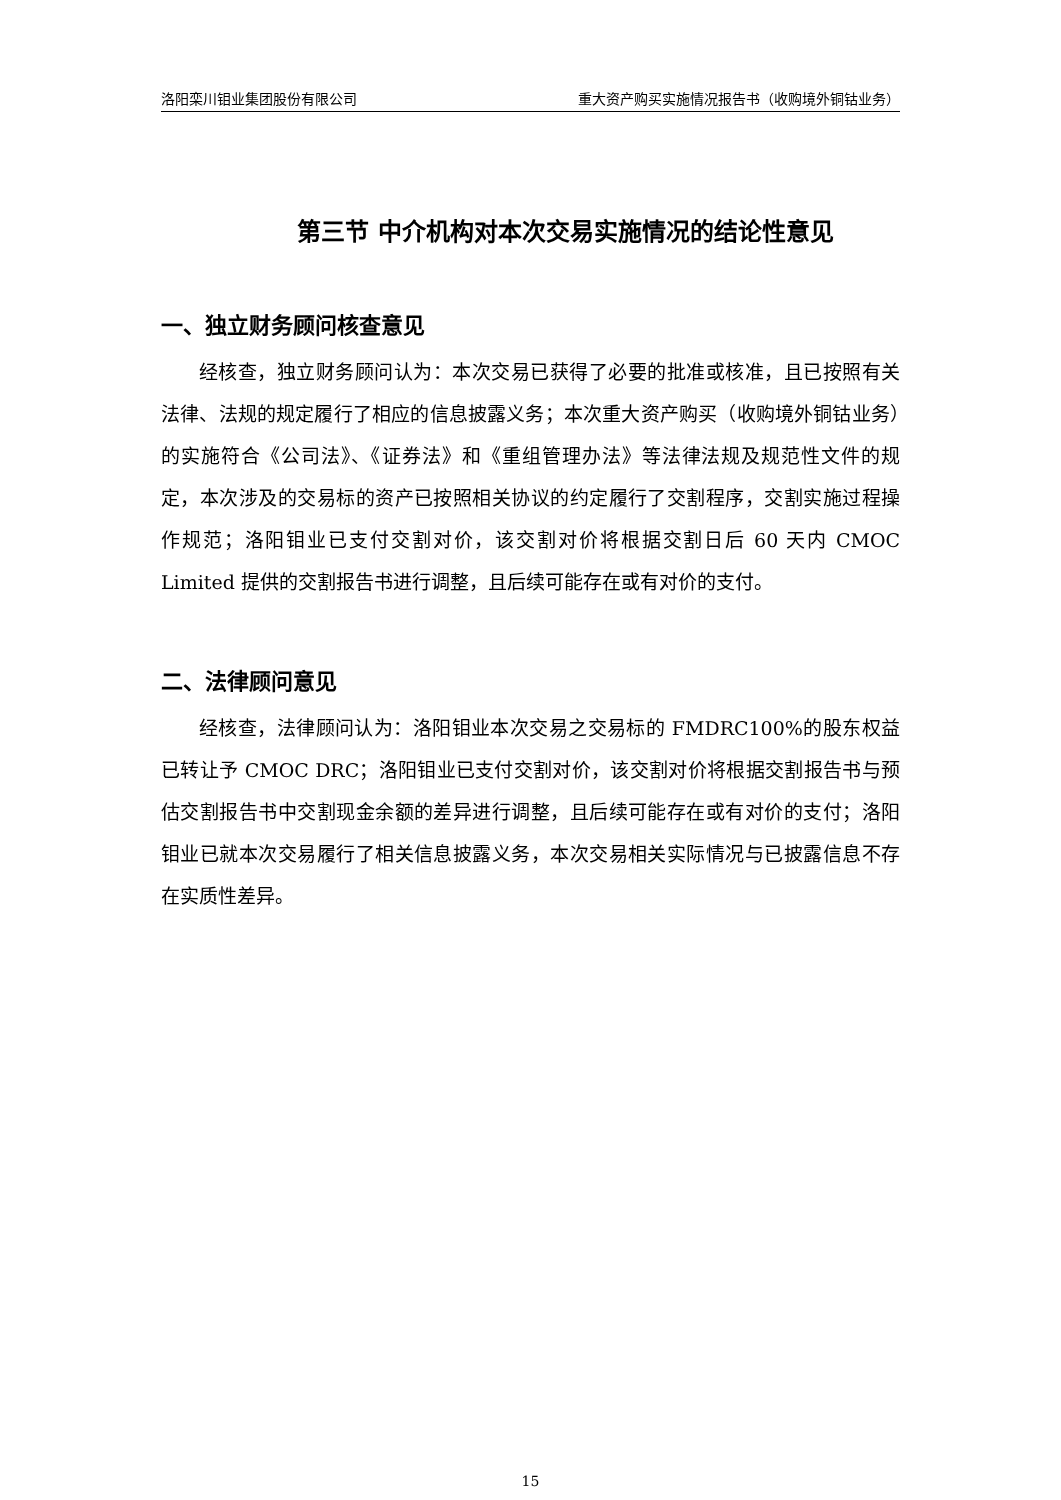洛阳栾川钼业集团股份有限公司 重大资产购买实施情况报告书（收购境外铜钴业务）
第三节 中介机构对本次交易实施情况的结论性意见
一、独立财务顾问核查意见
经核查，独立财务顾问认为：本次交易已获得了必要的批准或核准，且已按照有关法律、法规的规定履行了相应的信息披露义务；本次重大资产购买（收购境外铜钴业务）的实施符合《公司法》、《证券法》和《重组管理办法》等法律法规及规范性文件的规定，本次涉及的交易标的资产已按照相关协议的约定履行了交割程序，交割实施过程操作规范；洛阳钼业已支付交割对价，该交割对价将根据交割日后 60 天内 CMOC Limited 提供的交割报告书进行调整，且后续可能存在或有对价的支付。
二、法律顾问意见
经核查，法律顾问认为：洛阳钼业本次交易之交易标的 FMDRC100%的股东权益已转让予 CMOC DRC；洛阳钼业已支付交割对价，该交割对价将根据交割报告书与预估交割报告书中交割现金余额的差异进行调整，且后续可能存在或有对价的支付；洛阳钼业已就本次交易履行了相关信息披露义务，本次交易相关实际情况与已披露信息不存在实质性差异。
15